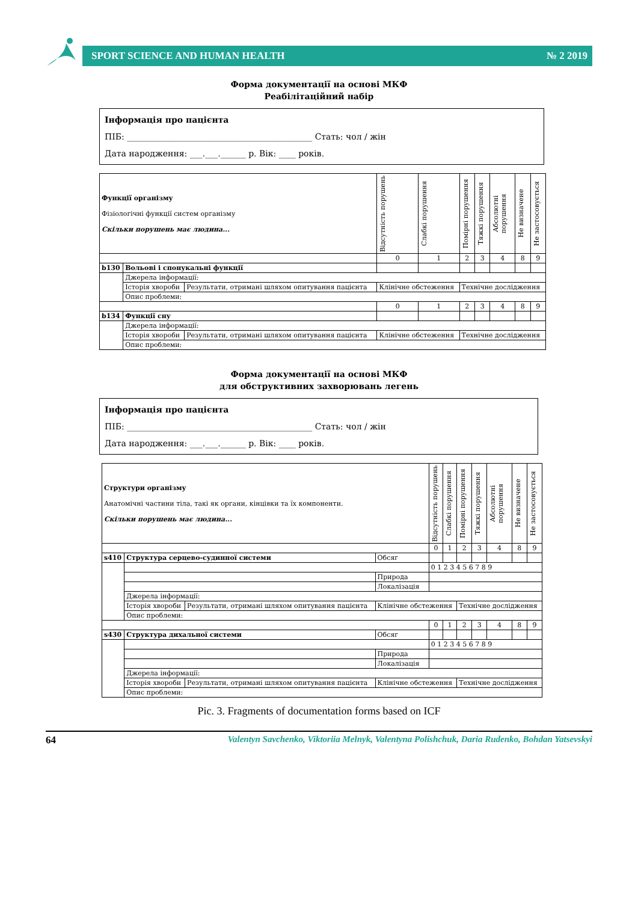SPORT SCIENCE AND HUMAN HEALTH № 2 2019
Форма документації на основі МКФ
Реабілітаційний набір
Інформація про пацієнта
ПІБ: ____________________________________________ Стать: чол / жін
Дата народження: ___.___.______ р. Вік: ____ років.
| Функції організму Фізіологічні функції систем організму Скільки порушень має людина... | | | | Відсутність порушень | Слабкі порушення | Помірні порушення | Тяжкі порушення | Абсолютні порушення | Не визначене | Не застосовується |
| | | | | 0 | 1 | 2 | 3 | 4 | 8 | 9 |
| b130 | Вольові і спонукальні функції | | | | | | | | | |
| | Джерела інформації: | | | | | | | | | |
| | Історія хвороби | Результати, отримані шляхом опитування пацієнта | Клінічне обстеження | | | Технічне дослідження | | | | |
| | Опис проблеми: | | | | | | | | | |
| | | | | 0 | 1 | 2 | 3 | 4 | 8 | 9 |
| b134 | Функції сну | | | | | | | | | |
| | Джерела інформації: | | | | | | | | | |
| | Історія хвороби | Результати, отримані шляхом опитування пацієнта | Клінічне обстеження | | | Технічне дослідження | | | | |
| | Опис проблеми: | | | | | | | | | |
Форма документації на основі МКФ
для обструктивних захворювань легень
Інформація про пацієнта
ПІБ: ____________________________________________ Стать: чол / жін
Дата народження: ___.___.______ р. Вік: ____ років.
| Структури організму Анатомічні частини тіла, такі як органи, кінцівки та їх компоненти. Скільки порушень має людина... | | | | Відсутність порушень | Слабкі порушення | Помірні порушення | Тяжкі порушення | Абсолютні порушення | Не визначене | Не застосовується |
| | | | | 0 | 1 | 2 | 3 | 4 | 8 | 9 |
| s410 | Структура серцево-судинної системи | | Обсяг | | | | | | | |
| | | | | 0 1 2 3 4 5 6 7 8 9 | | | | | | |
| | | | Природа | | | | | | | |
| | | | Локалізація | | | | | | | |
| | Джерела інформації: | | | | | | | | | |
| | Історія хвороби | Результати, отримані шляхом опитування пацієнта | Клінічне обстеження | | | Технічне дослідження | | | | |
| | Опис проблеми: | | | | | | | | | |
| | | | | 0 | 1 | 2 | 3 | 4 | 8 | 9 |
| s430 | Структура дихальної системи | | Обсяг | | | | | | | |
| | | | | 0 1 2 3 4 5 6 7 8 9 | | | | | | |
| | | | Природа | | | | | | | |
| | | | Локалізація | | | | | | | |
| | Джерела інформації: | | | | | | | | | |
| | Історія хвороби | Результати, отримані шляхом опитування пацієнта | Клінічне обстеження | | | Технічне дослідження | | | | |
| | Опис проблеми: | | | | | | | | | |
Pic. 3. Fragments of documentation forms based on ICF
64 Valentyn Savchenko, Viktoriia Melnyk, Valentyna Polishchuk, Daria Rudenko, Bohdan Yatsevskyi